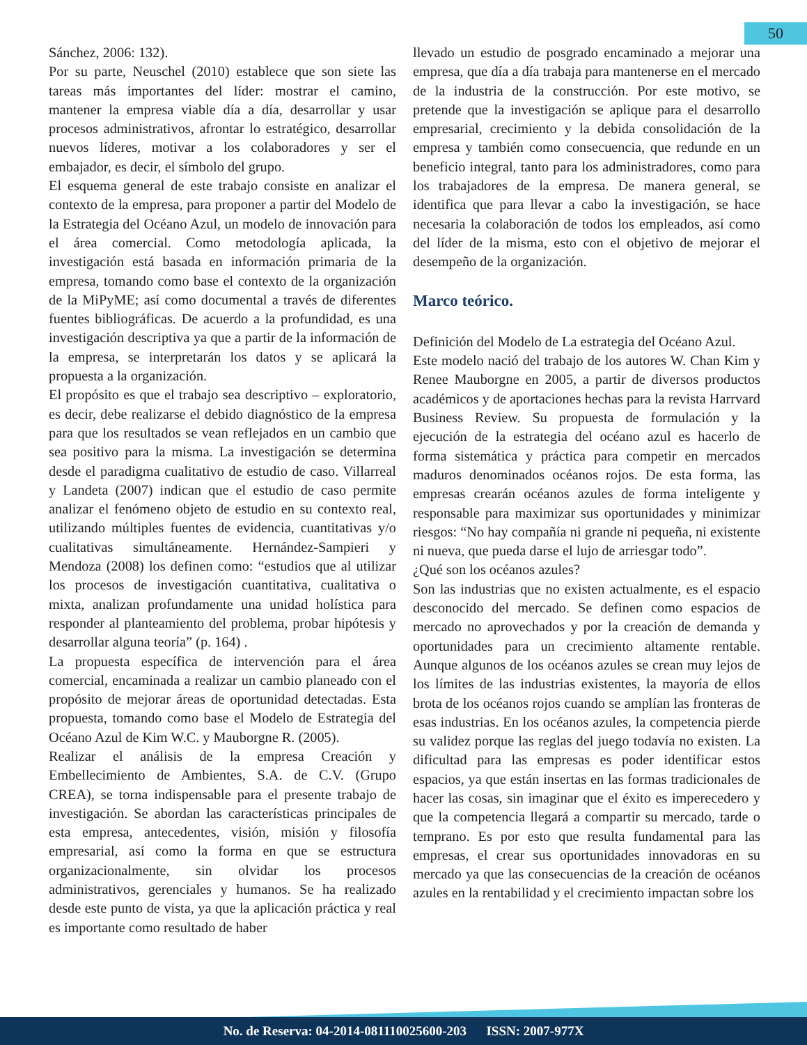50
Sánchez, 2006: 132).
Por su parte, Neuschel (2010) establece que son siete las tareas más importantes del líder: mostrar el camino, mantener la empresa viable día a día, desarrollar y usar procesos administrativos, afrontar lo estratégico, desarrollar nuevos líderes, motivar a los colaboradores y ser el embajador, es decir, el símbolo del grupo.
El esquema general de este trabajo consiste en analizar el contexto de la empresa, para proponer a partir del Modelo de la Estrategia del Océano Azul, un modelo de innovación para el área comercial. Como metodología aplicada, la investigación está basada en información primaria de la empresa, tomando como base el contexto de la organización de la MiPyME; así como documental a través de diferentes fuentes bibliográficas. De acuerdo a la profundidad, es una investigación descriptiva ya que a partir de la información de la empresa, se interpretarán los datos y se aplicará la propuesta a la organización.
El propósito es que el trabajo sea descriptivo – exploratorio, es decir, debe realizarse el debido diagnóstico de la empresa para que los resultados se vean reflejados en un cambio que sea positivo para la misma. La investigación se determina desde el paradigma cualitativo de estudio de caso. Villarreal y Landeta (2007) indican que el estudio de caso permite analizar el fenómeno objeto de estudio en su contexto real, utilizando múltiples fuentes de evidencia, cuantitativas y/o cualitativas simultáneamente. Hernández-Sampieri y Mendoza (2008) los definen como: “estudios que al utilizar los procesos de investigación cuantitativa, cualitativa o mixta, analizan profundamente una unidad holística para responder al planteamiento del problema, probar hipótesis y desarrollar alguna teoría” (p. 164) .
La propuesta específica de intervención para el área comercial, encaminada a realizar un cambio planeado con el propósito de mejorar áreas de oportunidad detectadas. Esta propuesta, tomando como base el Modelo de Estrategia del Océano Azul de Kim W.C. y Mauborgne R. (2005).
Realizar el análisis de la empresa Creación y Embellecimiento de Ambientes, S.A. de C.V. (Grupo CREA), se torna indispensable para el presente trabajo de investigación. Se abordan las características principales de esta empresa, antecedentes, visión, misión y filosofía empresarial, así como la forma en que se estructura organizacionalmente, sin olvidar los procesos administrativos, gerenciales y humanos. Se ha realizado desde este punto de vista, ya que la aplicación práctica y real es importante como resultado de haber
llevado un estudio de posgrado encaminado a mejorar una empresa, que día a día trabaja para mantenerse en el mercado de la industria de la construcción. Por este motivo, se pretende que la investigación se aplique para el desarrollo empresarial, crecimiento y la debida consolidación de la empresa y también como consecuencia, que redunde en un beneficio integral, tanto para los administradores, como para los trabajadores de la empresa. De manera general, se identifica que para llevar a cabo la investigación, se hace necesaria la colaboración de todos los empleados, así como del líder de la misma, esto con el objetivo de mejorar el desempeño de la organización.
Marco teórico.
Definición del Modelo de La estrategia del Océano Azul.
Este modelo nació del trabajo de los autores W. Chan Kim y Renee Mauborgne en 2005, a partir de diversos productos académicos y de aportaciones hechas para la revista Harrvard Business Review. Su propuesta de formulación y la ejecución de la estrategia del océano azul es hacerlo de forma sistemática y práctica para competir en mercados maduros denominados océanos rojos. De esta forma, las empresas crearán océanos azules de forma inteligente y responsable para maximizar sus oportunidades y minimizar riesgos: “No hay compañía ni grande ni pequeña, ni existente ni nueva, que pueda darse el lujo de arriesgar todo”.
¿Qué son los océanos azules?
Son las industrias que no existen actualmente, es el espacio desconocido del mercado. Se definen como espacios de mercado no aprovechados y por la creación de demanda y oportunidades para un crecimiento altamente rentable. Aunque algunos de los océanos azules se crean muy lejos de los límites de las industrias existentes, la mayoría de ellos brota de los océanos rojos cuando se amplían las fronteras de esas industrias. En los océanos azules, la competencia pierde su validez porque las reglas del juego todavía no existen. La dificultad para las empresas es poder identificar estos espacios, ya que están insertas en las formas tradicionales de hacer las cosas, sin imaginar que el éxito es imperecedero y que la competencia llegará a compartir su mercado, tarde o temprano. Es por esto que resulta fundamental para las empresas, el crear sus oportunidades innovadoras en su mercado ya que las consecuencias de la creación de océanos azules en la rentabilidad y el crecimiento impactan sobre los
No. de Reserva: 04-2014-081110025600-203 ISSN: 2007-977X